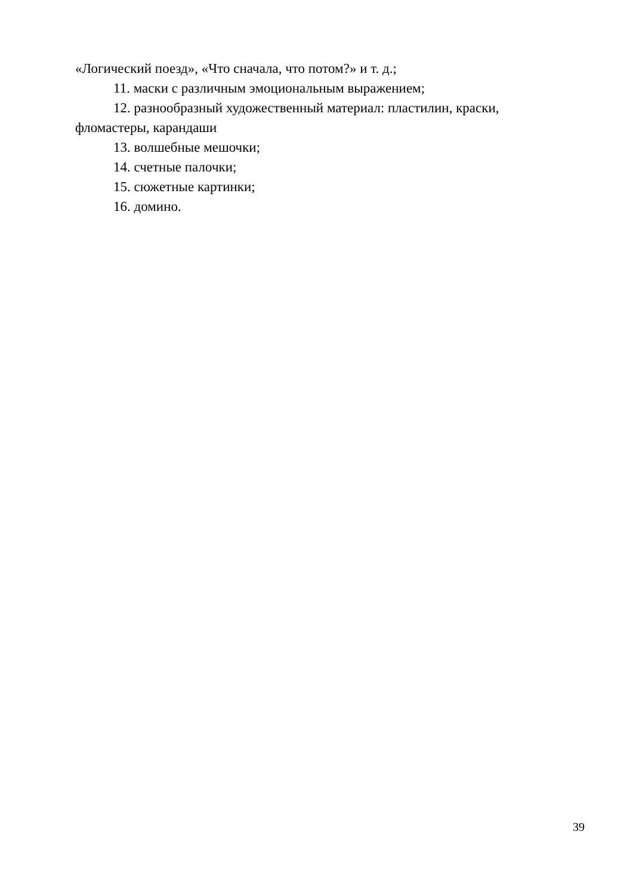«Логический поезд», «Что сначала, что потом?» и т. д.;
11. маски с различным эмоциональным выражением;
12. разнообразный художественный материал: пластилин, краски, фломастеры, карандаши
13. волшебные мешочки;
14. счетные палочки;
15. сюжетные картинки;
16. домино.
39